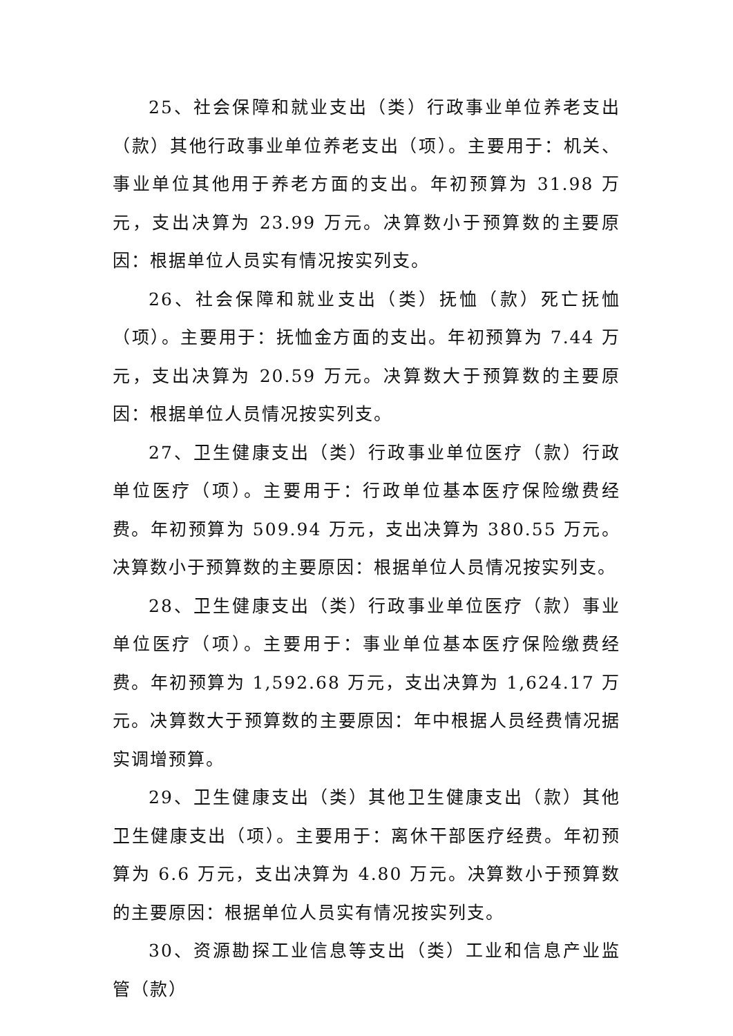25、社会保障和就业支出（类）行政事业单位养老支出（款）其他行政事业单位养老支出（项）。主要用于：机关、事业单位其他用于养老方面的支出。年初预算为 31.98 万元，支出决算为 23.99 万元。决算数小于预算数的主要原因：根据单位人员实有情况按实列支。
26、社会保障和就业支出（类）抚恤（款）死亡抚恤（项）。主要用于：抚恤金方面的支出。年初预算为 7.44 万元，支出决算为 20.59 万元。决算数大于预算数的主要原因：根据单位人员情况按实列支。
27、卫生健康支出（类）行政事业单位医疗（款）行政单位医疗（项）。主要用于：行政单位基本医疗保险缴费经费。年初预算为 509.94 万元，支出决算为 380.55 万元。决算数小于预算数的主要原因：根据单位人员情况按实列支。
28、卫生健康支出（类）行政事业单位医疗（款）事业单位医疗（项）。主要用于：事业单位基本医疗保险缴费经费。年初预算为 1,592.68 万元，支出决算为 1,624.17 万元。决算数大于预算数的主要原因：年中根据人员经费情况据实调增预算。
29、卫生健康支出（类）其他卫生健康支出（款）其他卫生健康支出（项）。主要用于：离休干部医疗经费。年初预算为 6.6 万元，支出决算为 4.80 万元。决算数小于预算数的主要原因：根据单位人员实有情况按实列支。
30、资源勘探工业信息等支出（类）工业和信息产业监管（款）